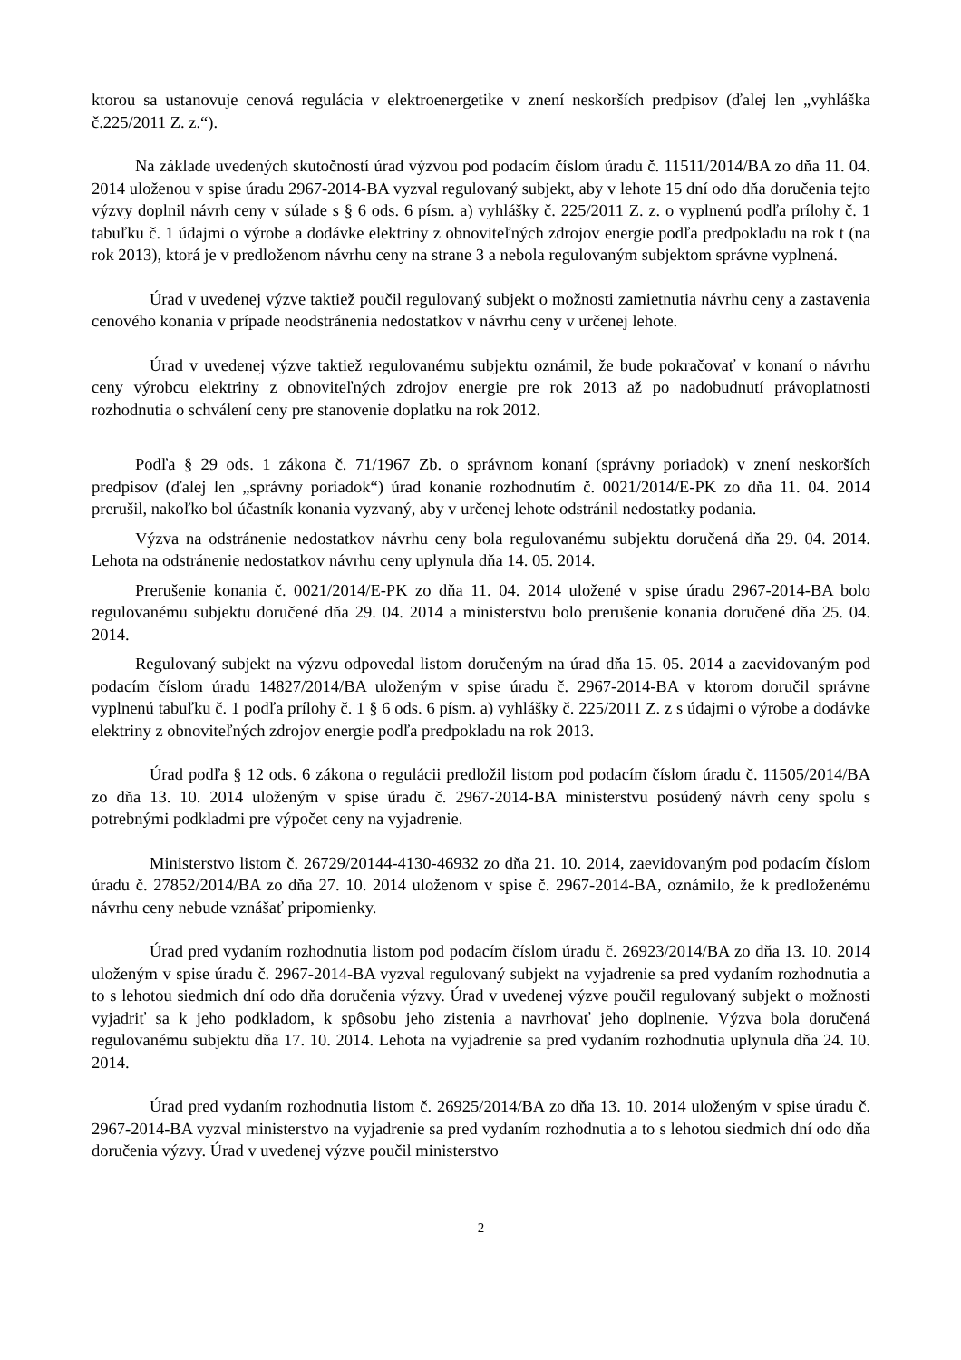ktorou sa ustanovuje cenová regulácia v elektroenergetike v znení neskorších predpisov (ďalej len „vyhláška č.225/2011 Z. z.“).
Na základe uvedených skutočností úrad výzvou pod podacím číslom úradu č. 11511/2014/BA zo dňa 11. 04. 2014 uloženou v spise úradu 2967-2014-BA vyzval regulovaný subjekt, aby v lehote 15 dní odo dňa doručenia tejto výzvy doplnil návrh ceny v súlade s § 6 ods. 6 písm. a) vyhlášky č. 225/2011 Z. z. o vyplnenú podľa prílohy č. 1 tabuľku č. 1 údajmi o výrobe a dodávke elektriny z obnoviteľných zdrojov energie podľa predpokladu na rok t (na rok 2013), ktorá je v predloženom návrhu ceny na strane 3 a nebola regulovaným subjektom správne vyplnená.
Úrad v uvedenej výzve taktiež poučil regulovaný subjekt o možnosti zamietnutia návrhu ceny a zastavenia cenového konania v prípade neodstránenia nedostatkov v návrhu ceny v určenej lehote.
Úrad v uvedenej výzve taktiež regulovanému subjektu oznámil, že bude pokračovať v konaní o návrhu ceny výrobcu elektriny z obnoviteľných zdrojov energie pre rok 2013 až po nadobudnutí právoplatnosti rozhodnutia o schválení ceny pre stanovenie doplatku na rok 2012.
Podľa § 29 ods. 1 zákona č. 71/1967 Zb. o správnom konaní (správny poriadok) v znení neskorších predpisov (ďalej len „správny poriadok“) úrad konanie rozhodnutím č. 0021/2014/E-PK zo dňa 11. 04. 2014 prerušil, nakoľko bol účastník konania vyzvaný, aby v určenej lehote odstránil nedostatky podania.
Výzva na odstránenie nedostatkov návrhu ceny bola regulovanému subjektu doručená dňa 29. 04. 2014. Lehota na odstránenie nedostatkov návrhu ceny uplynula dňa 14. 05. 2014.
Prerušenie konania č. 0021/2014/E-PK zo dňa 11. 04. 2014 uložené v spise úradu 2967-2014-BA bolo regulovanému subjektu doručené dňa 29. 04. 2014 a ministerstvu bolo prerušenie konania doručené dňa 25. 04. 2014.
Regulovaný subjekt na výzvu odpovedal listom doručeným na úrad dňa 15. 05. 2014 a zaevidovaným pod podacím číslom úradu 14827/2014/BA uloženým v spise úradu č. 2967-2014-BA v ktorom doručil správne vyplnenú tabuľku č. 1 podľa prílohy č. 1 § 6 ods. 6 písm. a) vyhlášky č. 225/2011 Z. z s údajmi o výrobe a dodávke elektriny z obnoviteľných zdrojov energie podľa predpokladu na rok 2013.
Úrad podľa § 12 ods. 6 zákona o regulácii predložil listom pod podacím číslom úradu č. 11505/2014/BA zo dňa 13. 10. 2014 uloženým v spise úradu č. 2967-2014-BA ministerstvu posúdený návrh ceny spolu s potrebnými podkladmi pre výpočet ceny na vyjadrenie.
Ministerstvo listom č. 26729/20144-4130-46932 zo dňa 21. 10. 2014, zaevidovaným pod podacím číslom úradu č. 27852/2014/BA zo dňa 27. 10. 2014 uloženom v spise č. 2967-2014-BA, oznámilo, že k predloženému návrhu ceny nebude vznášať pripomienky.
Úrad pred vydaním rozhodnutia listom pod podacím číslom úradu č. 26923/2014/BA zo dňa 13. 10. 2014 uloženým v spise úradu č. 2967-2014-BA vyzval regulovaný subjekt na vyjadrenie sa pred vydaním rozhodnutia a to s lehotou siedmich dní odo dňa doručenia výzvy. Úrad v uvedenej výzve poučil regulovaný subjekt o možnosti vyjadriť sa k jeho podkladom, k spôsobu jeho zistenia a navrhovať jeho doplnenie. Výzva bola doručená regulovanému subjektu dňa 17. 10. 2014. Lehota na vyjadrenie sa pred vydaním rozhodnutia uplynula dňa 24. 10. 2014.
Úrad pred vydaním rozhodnutia listom č. 26925/2014/BA zo dňa 13. 10. 2014 uloženým v spise úradu č. 2967-2014-BA vyzval ministerstvo na vyjadrenie sa pred vydaním rozhodnutia a to s lehotou siedmich dní odo dňa doručenia výzvy. Úrad v uvedenej výzve poučil ministerstvo
2